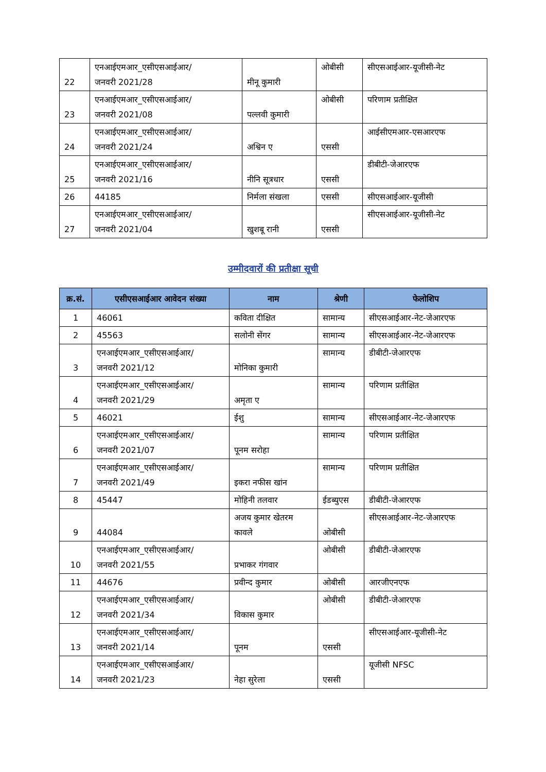| 22 | एनआईएमआर_एसीएसआईआर/ जनवरी 2021/28 | मीनू कुमारी | ओबीसी | सीएसआईआर-यूजीसी-नेट |
| 23 | एनआईएमआर_एसीएसआईआर/ जनवरी 2021/08 | पल्लवी कुमारी | ओबीसी | परिणाम प्रतीक्षित |
| 24 | एनआईएमआर_एसीएसआईआर/ जनवरी 2021/24 | अश्विन ए | एससी | आईसीएमआर-एसआरएफ |
| 25 | एनआईएमआर_एसीएसआईआर/ जनवरी 2021/16 | नीनि सूत्रधार | एससी | डीबीटी-जेआरएफ |
| 26 | 44185 | निर्मला संखला | एससी | सीएसआईआर-यूजीसी |
| 27 | एनआईएमआर_एसीएसआईआर/ जनवरी 2021/04 | खुशबू रानी | एससी | सीएसआईआर-यूजीसी-नेट |
उम्मीदवारों की प्रतीक्षा सूची
| क्र.सं. | एसीएसआईआर आवेदन संख्या | नाम | श्रेणी | फेलोशिप |
| --- | --- | --- | --- | --- |
| 1 | 46061 | कविता दीक्षित | सामान्य | सीएसआईआर-नेट-जेआरएफ |
| 2 | 45563 | सलोनी सेंगर | सामान्य | सीएसआईआर-नेट-जेआरएफ |
| 3 | एनआईएमआर_एसीएसआईआर/ जनवरी 2021/12 | मोनिका कुमारी | सामान्य | डीबीटी-जेआरएफ |
| 4 | एनआईएमआर_एसीएसआईआर/ जनवरी 2021/29 | अमृता ए | सामान्य | परिणाम प्रतीक्षित |
| 5 | 46021 | ईशु | सामान्य | सीएसआईआर-नेट-जेआरएफ |
| 6 | एनआईएमआर_एसीएसआईआर/ जनवरी 2021/07 | पूनम सरोहा | सामान्य | परिणाम प्रतीक्षित |
| 7 | एनआईएमआर_एसीएसआईआर/ जनवरी 2021/49 | इकरा नफीस खांन | सामान्य | परिणाम प्रतीक्षित |
| 8 | 45447 | मोहिनी तलवार | ईडब्युएस | डीबीटी-जेआरएफ |
| 9 | 44084 | अजय कुमार खेतरम कावले | ओबीसी | सीएसआईआर-नेट-जेआरएफ |
| 10 | एनआईएमआर_एसीएसआईआर/ जनवरी 2021/55 | प्रभाकर गंगवार | ओबीसी | डीबीटी-जेआरएफ |
| 11 | 44676 | प्रवीन्द कुमार | ओबीसी | आरजीएनएफ |
| 12 | एनआईएमआर_एसीएसआईआर/ जनवरी 2021/34 | विकास कुमार | ओबीसी | डीबीटी-जेआरएफ |
| 13 | एनआईएमआर_एसीएसआईआर/ जनवरी 2021/14 | पूनम | एससी | सीएसआईआर-यूजीसी-नेट |
| 14 | एनआईएमआर_एसीएसआईआर/ जनवरी 2021/23 | नेहा सुरेला | एससी | यूजीसी NFSC |